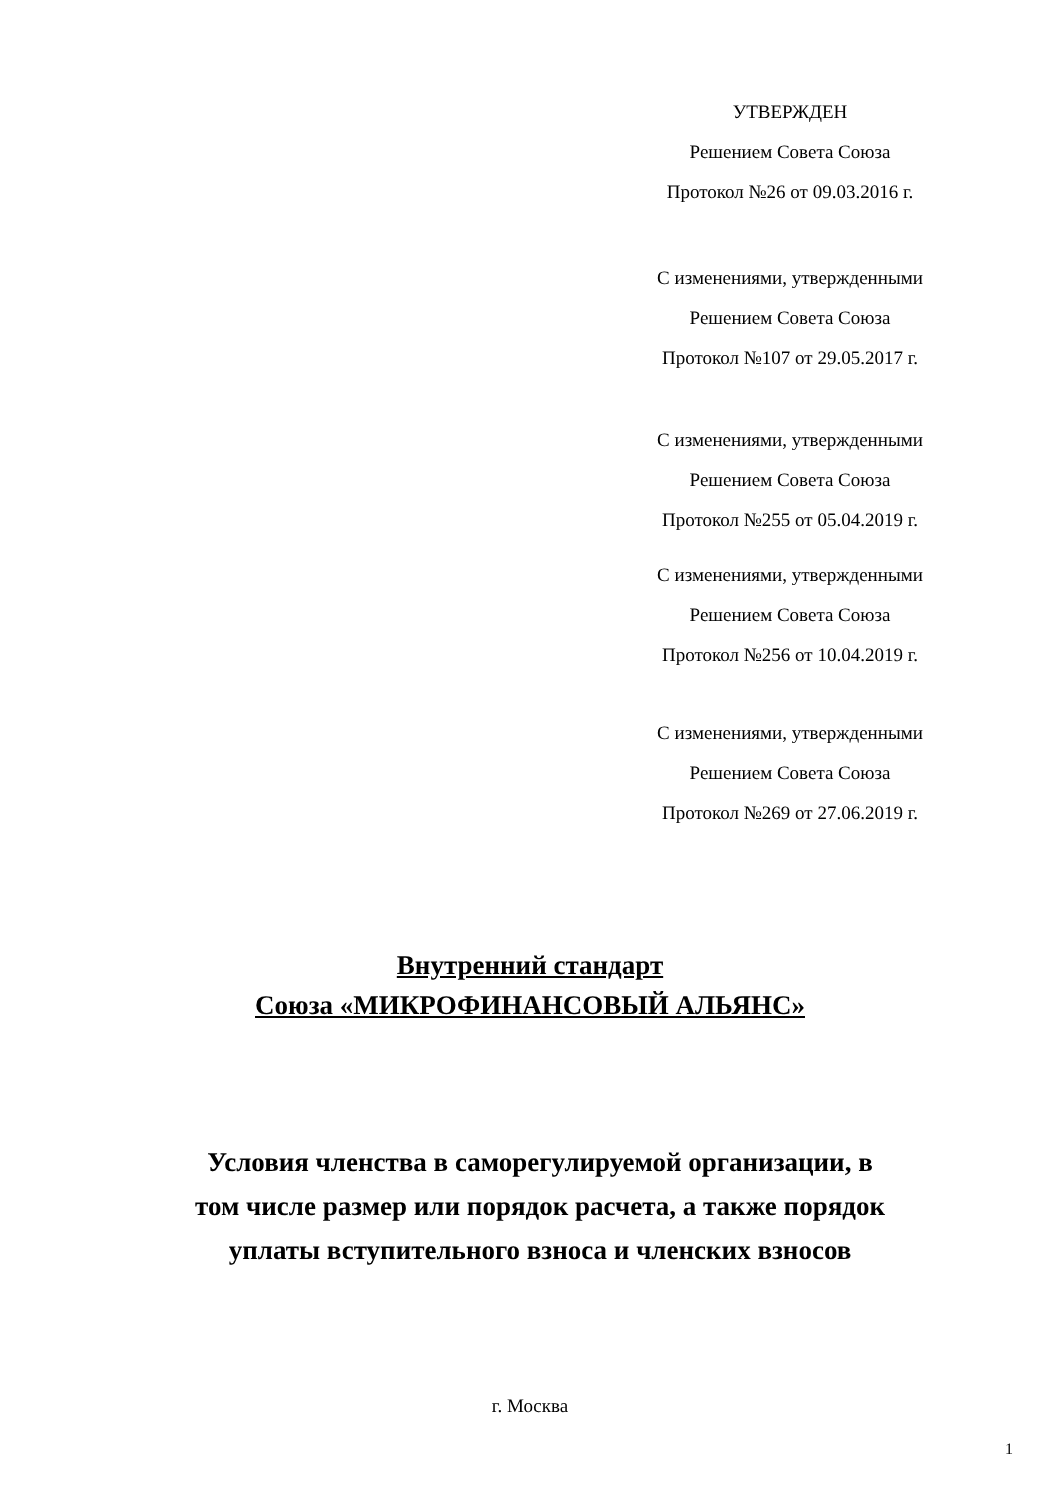УТВЕРЖДЕН
Решением Совета Союза
Протокол №26 от 09.03.2016 г.
С изменениями, утвержденными
Решением Совета Союза
Протокол №107 от 29.05.2017 г.
С изменениями, утвержденными
Решением Совета Союза
Протокол №255 от 05.04.2019 г.
С изменениями, утвержденными
Решением Совета Союза
Протокол №256 от 10.04.2019 г.
С изменениями, утвержденными
Решением Совета Союза
Протокол №269 от 27.06.2019 г.
Внутренний стандарт
Союза «МИКРОФИНАНСОВЫЙ АЛЬЯНС»
Условия членства в саморегулируемой организации, в том числе размер или порядок расчета, а также порядок уплаты вступительного взноса и членских взносов
г. Москва
1